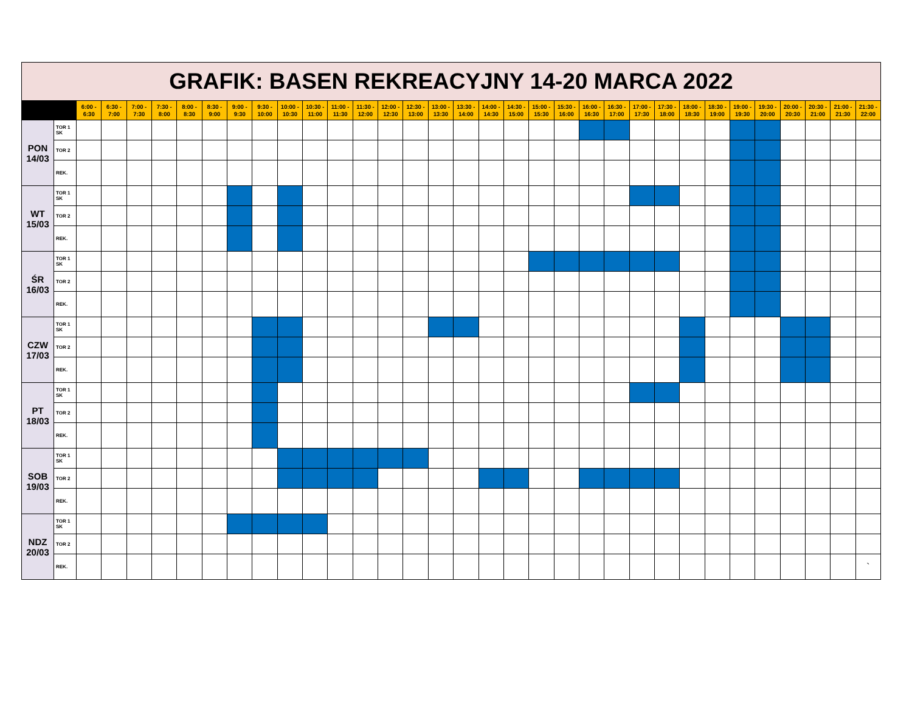| GRAFIK: BASEN REKREACYJNY 14-20 MARCA 2022 | | | | | | | | | | | | | | | | | | | | | | | | | | | | | | | | | |
| | | 6:00 - 6:30 | 6:30 - 7:00 | 7:00 - 7:30 | 7:30 - 8:00 | 8:00 - 8:30 | 8:30 - 9:00 | 9:00 - 9:30 | 9:30 - 10:00 | 10:00 - 10:30 | 10:30 - 11:00 | 11:00 - 11:30 | 11:30 - 12:00 | 12:00 - 12:30 | 12:30 - 13:00 | 13:00 - 13:30 | 13:30 - 14:00 | 14:00 - 14:30 | 14:30 - 15:00 | 15:00 - 15:30 | 15:30 - 16:00 | 16:00 - 16:30 | 16:30 - 17:00 | 17:00 - 17:30 | 17:30 - 18:00 | 18:00 - 18:30 | 18:30 - 19:00 | 19:00 - 19:30 | 19:30 - 20:00 | 20:00 - 20:30 | 20:30 - 21:00 | 21:00 - 21:30 | 21:30 - 22:00 |
| PON 14/03 | TOR 1 SK | | | | | | | | | | | | | | | | | | | | | | | | | | | | | | | | |
| | TOR 2 | | | | | | | | | | | | | | | | | | | | | | | | | | | | | | | | |
| | REK. | | | | | | | | | | | | | | | | | | | | | | | | | | | | | | | | |
| WT 15/03 | TOR 1 SK | | | | | | | | | | | | | | | | | | | | | | | | | | | | | | | | |
| | TOR 2 | | | | | | | | | | | | | | | | | | | | | | | | | | | | | | | | |
| | REK. | | | | | | | | | | | | | | | | | | | | | | | | | | | | | | | | |
| ŚR 16/03 | TOR 1 SK | | | | | | | | | | | | | | | | | | | | | | | | | | | | | | | | |
| | TOR 2 | | | | | | | | | | | | | | | | | | | | | | | | | | | | | | | | |
| | REK. | | | | | | | | | | | | | | | | | | | | | | | | | | | | | | | | |
| CZW 17/03 | TOR 1 SK | | | | | | | | | | | | | | | | | | | | | | | | | | | | | | | | |
| | TOR 2 | | | | | | | | | | | | | | | | | | | | | | | | | | | | | | | | |
| | REK. | | | | | | | | | | | | | | | | | | | | | | | | | | | | | | | | |
| PT 18/03 | TOR 1 SK | | | | | | | | | | | | | | | | | | | | | | | | | | | | | | | | |
| | TOR 2 | | | | | | | | | | | | | | | | | | | | | | | | | | | | | | | | |
| | REK. | | | | | | | | | | | | | | | | | | | | | | | | | | | | | | | | |
| SOB 19/03 | TOR 1 SK | | | | | | | | | | | | | | | | | | | | | | | | | | | | | | | | |
| | TOR 2 | | | | | | | | | | | | | | | | | | | | | | | | | | | | | | | | |
| | REK. | | | | | | | | | | | | | | | | | | | | | | | | | | | | | | | | |
| NDZ 20/03 | TOR 1 SK | | | | | | | | | | | | | | | | | | | | | | | | | | | | | | | | |
| | TOR 2 | | | | | | | | | | | | | | | | | | | | | | | | | | | | | | | | |
| | REK. | | | | | | | | | | | | | | | | | | | | | | | | | | | | | | | | ` |